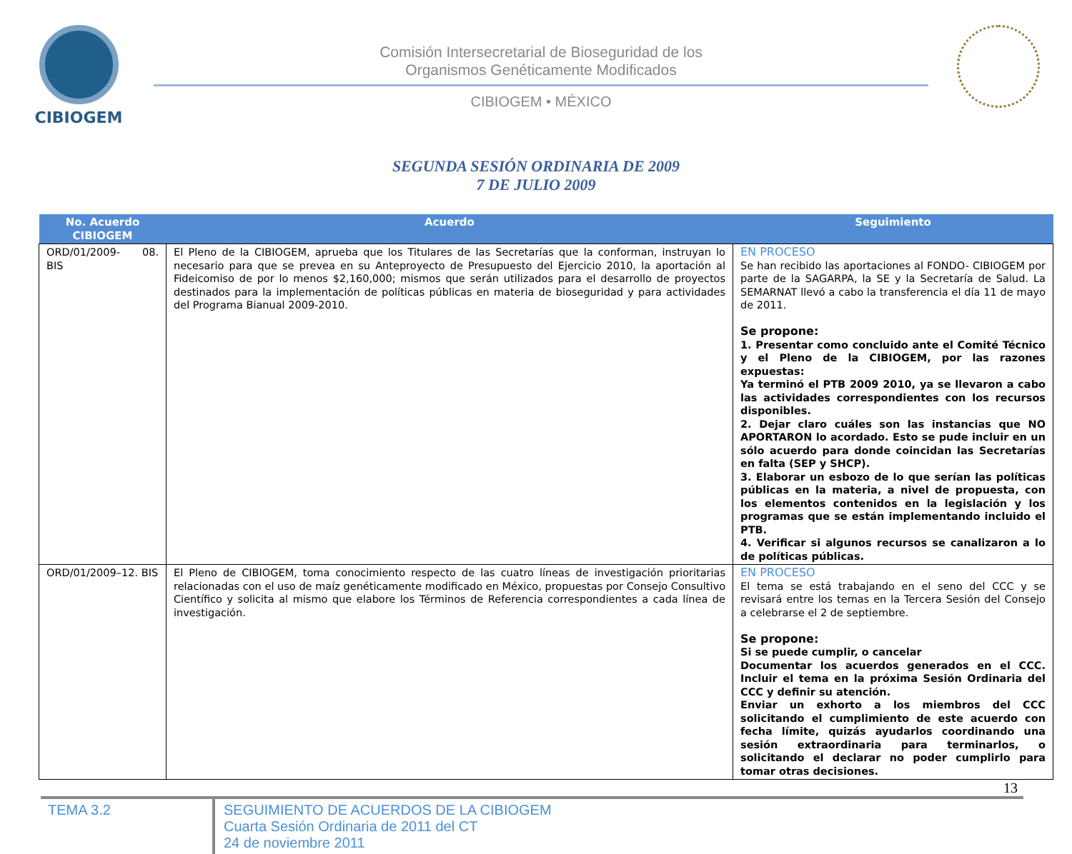CIBIOGEM
Comisión Intersecretarial de Bioseguridad de los
Organismos Genéticamente Modificados
CIBIOGEM • MÉXICO
SEGUNDA SESIÓN ORDINARIA DE 2009
7 DE JULIO 2009
| No. Acuerdo CIBIOGEM | Acuerdo | Seguimiento |
| --- | --- | --- |
| ORD/01/2009- 08. BIS | El Pleno de la CIBIOGEM, aprueba que los Titulares de las Secretarías que la conforman, instruyan lo necesario para que se prevea en su Anteproyecto de Presupuesto del Ejercicio 2010, la aportación al Fideicomiso de por lo menos $2,160,000; mismos que serán utilizados para el desarrollo de proyectos destinados para la implementación de políticas públicas en materia de bioseguridad y para actividades del Programa Bianual 2009-2010. | EN PROCESO Se han recibido las aportaciones al FONDO- CIBIOGEM por parte de la SAGARPA, la SE y la Secretaría de Salud. La SEMARNAT llevó a cabo la transferencia el día 11 de mayo de 2011. Se propone: 1. Presentar como concluido ante el Comité Técnico y el Pleno de la CIBIOGEM, por las razones expuestas: Ya terminó el PTB 2009 2010, ya se llevaron a cabo las actividades correspondientes con los recursos disponibles. 2. Dejar claro cuáles son las instancias que NO APORTARON lo acordado. Esto se pude incluir en un sólo acuerdo para donde coincidan las Secretarías en falta (SEP y SHCP). 3. Elaborar un esbozo de lo que serían las políticas públicas en la materia, a nivel de propuesta, con los elementos contenidos en la legislación y los programas que se están implementando incluido el PTB. 4. Verificar si algunos recursos se canalizaron a lo de políticas públicas. |
| ORD/01/2009–12. BIS | El Pleno de CIBIOGEM, toma conocimiento respecto de las cuatro líneas de investigación prioritarias relacionadas con el uso de maíz genéticamente modificado en México, propuestas por Consejo Consultivo Científico y solicita al mismo que elabore los Términos de Referencia correspondientes a cada línea de investigación. | EN PROCESO El tema se está trabajando en el seno del CCC y se revisará entre los temas en la Tercera Sesión del Consejo a celebrarse el 2 de septiembre. Se propone: Si se puede cumplir, o cancelar Documentar los acuerdos generados en el CCC. Incluir el tema en la próxima Sesión Ordinaria del CCC y definir su atención. Enviar un exhorto a los miembros del CCC solicitando el cumplimiento de este acuerdo con fecha límite, quizás ayudarlos coordinando una sesión extraordinaria para terminarlos, o solicitando el declarar no poder cumplirlo para tomar otras decisiones. |
13
TEMA 3.2 SEGUIMIENTO DE ACUERDOS DE LA CIBIOGEM
Cuarta Sesión Ordinaria de 2011 del CT
24 de noviembre 2011